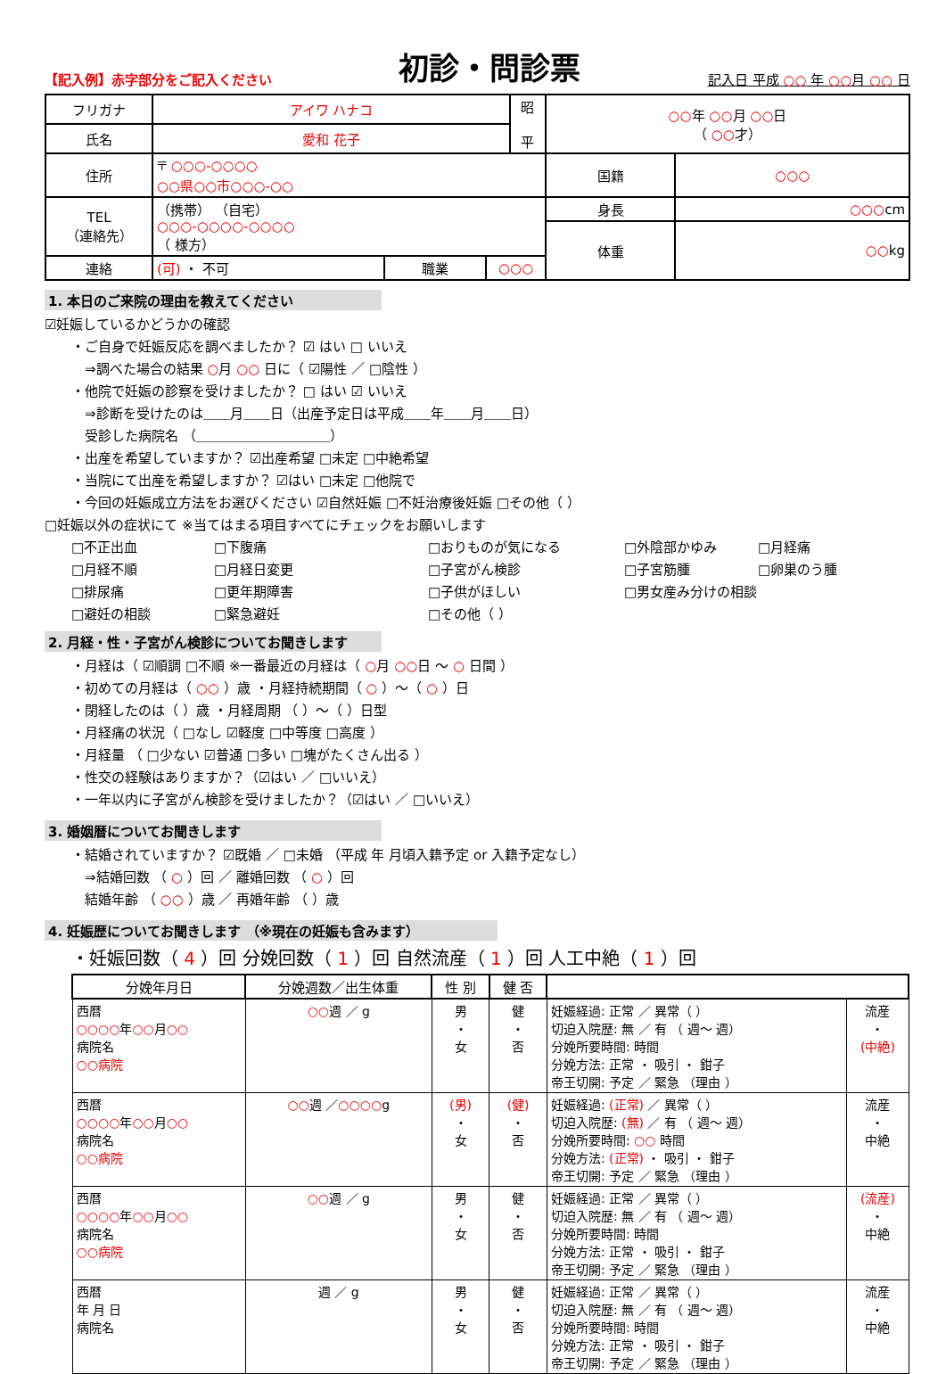【記入例】赤字部分をご記入ください
初診・問診票
記入日 平成 ○○ 年 ○○月 ○○ 日
| フリガナ | アイワ ハナコ | | | 昭 平 | ○○ 年 ○○ 月 ○○ 日 （ ○○ 才） | |
| 氏名 | 愛和 花子 | | | | | |
| 住所 | 〒 ○○○-○○○○ ○○県○○市○○○-○○ | | | | 国籍 | ○○○ |
| TEL （連絡先） | （携帯） （自宅） ○○○-○○○○-○○○○ （ 様方） | | | | 身長 | ○○○ cm |
| | | | | | 体重 | ○○ kg |
| 連絡 | (可) ・ 不可 | 職業 | ○○○ | | | |
1. 本日のご来院の理由を教えてください
☑妊娠しているかどうかの確認
・ご自身で妊娠反応を調べましたか？ ☑ はい □ いいえ
⇒調べた場合の結果 ○月 ○○ 日に（ ☑陽性 ／ □陰性 ）
・他院で妊娠の診察を受けましたか？ □ はい ☑ いいえ
⇒診断を受けたのは＿＿月＿＿日（出産予定日は平成＿＿年＿＿月＿＿日）
受診した病院名 （＿＿＿＿＿＿＿＿＿＿）
・出産を希望していますか？ ☑出産希望 □未定 □中絶希望
・当院にて出産を希望しますか？ ☑はい □未定 □他院で
・今回の妊娠成立方法をお選びください ☑自然妊娠 □不妊治療後妊娠 □その他（ ）
□妊娠以外の症状にて ※当てはまる項目すべてにチェックをお願いします
□不正出血 □下腹痛 □おりものが気になる □外陰部かゆみ □月経痛 □月経不順 □月経日変更 □子宮がん検診 □子宮筋腫 □卵巣のう腫 □排尿痛 □更年期障害 □子供がほしい □男女産み分けの相談 □避妊の相談 □緊急避妊 □その他（ ）
2. 月経・性・子宮がん検診についてお聞きします
・月経は（ ☑順調 □不順 ※一番最近の月経は（ ○月 ○○日 ～ ○ 日間 ）
・初めての月経は（ ○○ ）歳 ・月経持続期間（ ○ ）～（ ○ ）日
・閉経したのは（ ）歳 ・月経周期 （ ）～（ ）日型
・月経痛の状況（ □なし ☑軽度 □中等度 □高度 ）
・月経量 （ □少ない ☑普通 □多い □塊がたくさん出る ）
・性交の経験はありますか？（☑はい ／ □いいえ）
・一年以内に子宮がん検診を受けましたか？（☑はい ／ □いいえ）
3. 婚姻暦についてお聞きします
・結婚されていますか？ ☑既婚 ／ □未婚 （平成 年 月頃入籍予定 or 入籍予定なし）
⇒結婚回数 （ ○ ）回 ／ 離婚回数 （ ○ ）回
結婚年齢 （ ○○ ）歳 ／ 再婚年齢 （ ）歳
4. 妊娠歴についてお聞きします （※現在の妊娠も含みます）
・妊娠回数（ 4 ）回 分娩回数（ 1 ）回 自然流産（ 1 ）回 人工中絶（ 1 ）回
| 分娩年月日 | 分娩週数／出生体重 | 性 別 | 健 否 | | |
| --- | --- | --- | --- | --- | --- |
| 西暦 ○○○○ 年 ○○ 月 ○○ 病院名 ○○病院 | ○○ 週 ／ g | 男 ・ 女 | 健 ・ 否 | 妊娠経過: 正常 ／ 異常（ ） 切迫入院歴: 無 ／ 有 （ 週～ 週） 分娩所要時間: 時間 分娩方法: 正常 ・ 吸引 ・ 鉗子 帝王切開: 予定 ／ 緊急 （理由 ） | 流産 ・ (中絶) |
| 西暦 ○○○○ 年 ○○ 月 ○○ 病院名 ○○病院 | ○○ 週 ／ ○○○○ g | (男) ・ 女 | (健) ・ 否 | 妊娠経過: (正常) ／ 異常（ ） 切迫入院歴: (無) ／ 有 （ 週～ 週） 分娩所要時間: ○○ 時間 分娩方法: (正常) ・ 吸引 ・ 鉗子 帝王切開: 予定 ／ 緊急 （理由 ） | 流産 ・ 中絶 |
| 西暦 ○○○○ 年 ○○ 月 ○○ 病院名 ○○病院 | ○○ 週 ／ g | 男 ・ 女 | 健 ・ 否 | 妊娠経過: 正常 ／ 異常（ ） 切迫入院歴: 無 ／ 有 （ 週～ 週） 分娩所要時間: 時間 分娩方法: 正常 ・ 吸引 ・ 鉗子 帝王切開: 予定 ／ 緊急 （理由 ） | (流産) ・ 中絶 |
| 西暦 年 月 日 病院名 | 週 ／ g | 男 ・ 女 | 健 ・ 否 | 妊娠経過: 正常 ／ 異常（ ） 切迫入院歴: 無 ／ 有 （ 週～ 週） 分娩所要時間: 時間 分娩方法: 正常 ・ 吸引 ・ 鉗子 帝王切開: 予定 ／ 緊急 （理由 ） | 流産 ・ 中絶 |